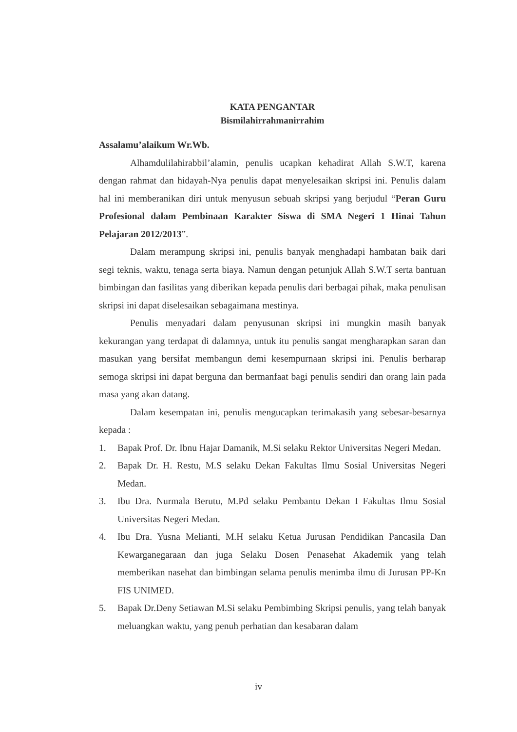KATA PENGANTAR
Bismilahirrahmanirrahim
Assalamu’alaikum Wr.Wb.
Alhamdulilahirabbil’alamin, penulis ucapkan kehadirat Allah S.W.T, karena dengan rahmat dan hidayah-Nya penulis dapat menyelesaikan skripsi ini. Penulis dalam hal ini memberanikan diri untuk menyusun sebuah skripsi yang berjudul “Peran Guru Profesional dalam Pembinaan Karakter Siswa di SMA Negeri 1 Hinai Tahun Pelajaran 2012/2013”.
Dalam merampung skripsi ini, penulis banyak menghadapi hambatan baik dari segi teknis, waktu, tenaga serta biaya. Namun dengan petunjuk Allah S.W.T serta bantuan bimbingan dan fasilitas yang diberikan kepada penulis dari berbagai pihak, maka penulisan skripsi ini dapat diselesaikan sebagaimana mestinya.
Penulis menyadari dalam penyusunan skripsi ini mungkin masih banyak kekurangan yang terdapat di dalamnya, untuk itu penulis sangat mengharapkan saran dan masukan yang bersifat membangun demi kesempurnaan skripsi ini. Penulis berharap semoga skripsi ini dapat berguna dan bermanfaat bagi penulis sendiri dan orang lain pada masa yang akan datang.
Dalam kesempatan ini, penulis mengucapkan terimakasih yang sebesar-besarnya kepada :
1. Bapak Prof. Dr. Ibnu Hajar Damanik, M.Si selaku Rektor Universitas Negeri Medan.
2. Bapak Dr. H. Restu, M.S selaku Dekan Fakultas Ilmu Sosial Universitas Negeri Medan.
3. Ibu Dra. Nurmala Berutu, M.Pd selaku Pembantu Dekan I Fakultas Ilmu Sosial Universitas Negeri Medan.
4. Ibu Dra. Yusna Melianti, M.H selaku Ketua Jurusan Pendidikan Pancasila Dan Kewarganegaraan dan juga Selaku Dosen Penasehat Akademik yang telah memberikan nasehat dan bimbingan selama penulis menimba ilmu di Jurusan PP-Kn FIS UNIMED.
5. Bapak Dr.Deny Setiawan M.Si selaku Pembimbing Skripsi penulis, yang telah banyak meluangkan waktu, yang penuh perhatian dan kesabaran dalam
iv